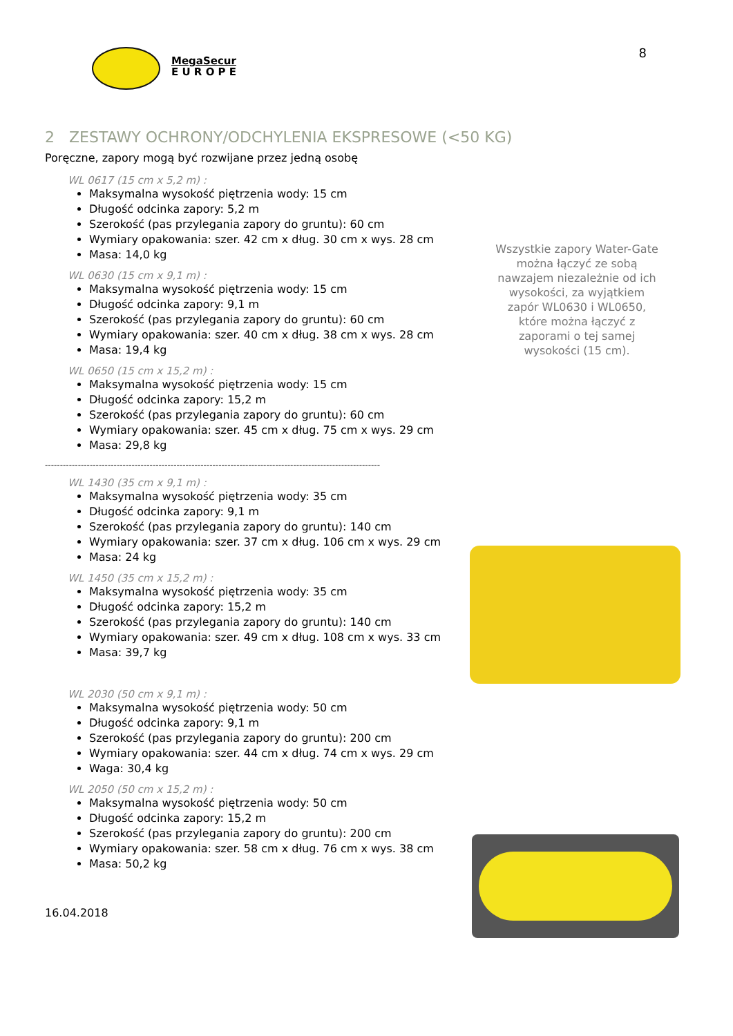MegaSecur
E U R O P E
8
2 ZESTAWY OCHRONY/ODCHYLENIA EKSPRESOWE (<50 KG)
Poręczne, zapory mogą być rozwijane przez jedną osobę
WL 0617 (15 cm x 5,2 m) :
Maksymalna wysokość piętrzenia wody: 15 cm
Długość odcinka zapory: 5,2 m
Szerokość (pas przylegania zapory do gruntu): 60 cm
Wymiary opakowania: szer. 42 cm x dług. 30 cm x wys. 28 cm
Masa: 14,0 kg
WL 0630 (15 cm x 9,1 m) :
Maksymalna wysokość piętrzenia wody: 15 cm
Długość odcinka zapory: 9,1 m
Szerokość (pas przylegania zapory do gruntu): 60 cm
Wymiary opakowania: szer. 40 cm x dług. 38 cm x wys. 28 cm
Masa: 19,4 kg
WL 0650 (15 cm x 15,2 m) :
Maksymalna wysokość piętrzenia wody: 15 cm
Długość odcinka zapory: 15,2 m
Szerokość (pas przylegania zapory do gruntu): 60 cm
Wymiary opakowania: szer. 45 cm x dług. 75 cm x wys. 29 cm
Masa: 29,8 kg
----------------------------------------------------------------------------------------------------------------
WL 1430 (35 cm x 9,1 m) :
Maksymalna wysokość piętrzenia wody: 35 cm
Długość odcinka zapory: 9,1 m
Szerokość (pas przylegania zapory do gruntu): 140 cm
Wymiary opakowania: szer. 37 cm x dług. 106 cm x wys. 29 cm
Masa: 24 kg
WL 1450 (35 cm x 15,2 m) :
Maksymalna wysokość piętrzenia wody: 35 cm
Długość odcinka zapory: 15,2 m
Szerokość (pas przylegania zapory do gruntu): 140 cm
Wymiary opakowania: szer. 49 cm x dług. 108 cm x wys. 33 cm
Masa: 39,7 kg
WL 2030 (50 cm x 9,1 m) :
Maksymalna wysokość piętrzenia wody: 50 cm
Długość odcinka zapory: 9,1 m
Szerokość (pas przylegania zapory do gruntu): 200 cm
Wymiary opakowania: szer. 44 cm x dług. 74 cm x wys. 29 cm
Waga: 30,4 kg
WL 2050 (50 cm x 15,2 m) :
Maksymalna wysokość piętrzenia wody: 50 cm
Długość odcinka zapory: 15,2 m
Szerokość (pas przylegania zapory do gruntu): 200 cm
Wymiary opakowania: szer. 58 cm x dług. 76 cm x wys. 38 cm
Masa: 50,2 kg
16.04.2018
Wszystkie zapory Water-Gate można łączyć ze sobą nawzajem niezależnie od ich wysokości, za wyjątkiem zapór WL0630 i WL0650, które można łączyć z zaporami o tej samej wysokości (15 cm).